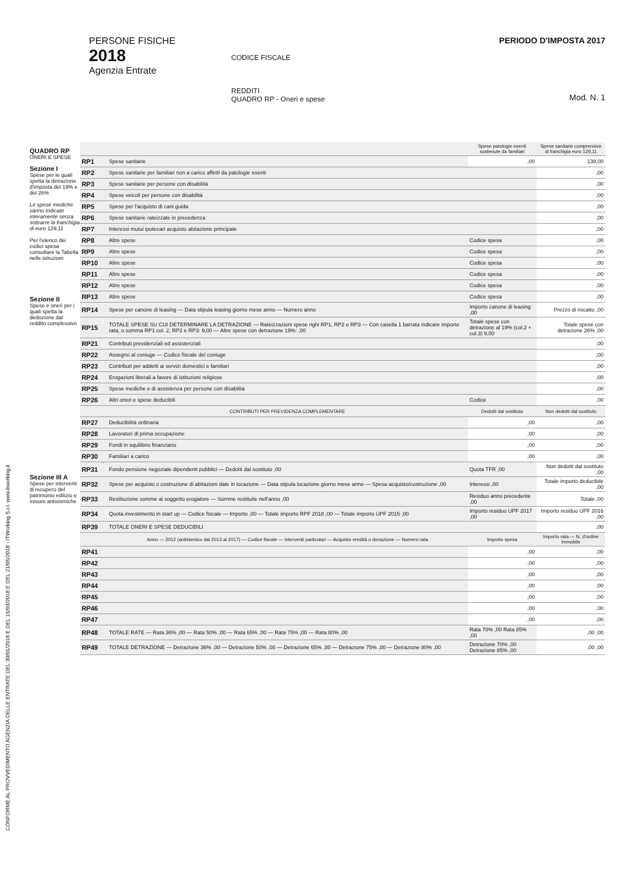PERSONE FISICHE
2018
Agenzia Entrate
CODICE FISCALE
REDDITI
QUADRO RP - Oneri e spese
PERIODO D'IMPOSTA 2017
Mod. N. 1
CONFORME AL PROVVEDIMENTO AGENZIA DELLE ENTRATE DEL 30/01/2018 E DEL 15/03/2018 E DEL 21/05/2018 - ITWorking S.r.l. www.itworking.it
QUADRO RP
ONERI E SPESE
Sezione I
Spese per le quali spetta la detrazione d'imposta del 19% e del 26%
Le spese mediche vanno indicate interamente senza sottrarre la franchigia di euro 129,11
Per l'elenco dei codici spesa consultare la Tabella nelle istruzioni
Sezione II
Spese e oneri per i quali spetta la deduzione dal reddito complessivo
Sezione III A
Spese per interventi di recupero del patrimonio edilizio e misure antisismiche
| | | Spese patologie esenti sostenute da familiari | Spese sanitarie comprensive di franchigia euro 129,11 |
| --- | --- | --- | --- |
| RP1 | Spese sanitarie | ,00 | 138,00 |
| RP2 | Spese sanitarie per familiari non a carico affetti da patologie esenti | | ,00 |
| RP3 | Spese sanitarie per persone con disabilità | | ,00 |
| RP4 | Spese veicoli per persone con disabilità | | ,00 |
| RP5 | Spese per l'acquisto di cani guida | | ,00 |
| RP6 | Spese sanitarie rateizzate in precedenza | | ,00 |
| RP7 | Interessi mutui ipotecari acquisto abitazione principale | | ,00 |
| RP8 | Altre spese | Codice spesa | ,00 |
| RP9 | Altre spese | Codice spesa | ,00 |
| RP10 | Altre spese | Codice spesa | ,00 |
| RP11 | Altre spese | Codice spesa | ,00 |
| RP12 | Altre spese | Codice spesa | ,00 |
| RP13 | Altre spese | Codice spesa | ,00 |
| RP14 | Spese per canone di leasing — Data stipula leasing giorno mese anno — Numero anno | Importo canone di leasing ,00 | Prezzo di riscatto ,00 |
| RP15 | TOTALE SPESE SU CUI DETERMINARE LA DETRAZIONE — Rateizzazioni spese righi RP1, RP2 e RP3 — Con casella 1 barrata indicare importo rata, o somma RP1 col. 2, RP2 e RP3: 9,00 — Altre spese con detrazione 19%: ,00 | Totale spese con detrazione al 19% (col.2 + col.3) 9,00 | Totale spese con detrazione 26% ,00 |
| RP21 | Contributi previdenziali ed assistenziali | | ,00 |
| RP22 | Assegno al coniuge — Codice fiscale del coniuge | | ,00 |
| RP23 | Contributi per addetti ai servizi domestici e familiari | | ,00 |
| RP24 | Erogazioni liberali a favore di istituzioni religiose | | ,00 |
| RP25 | Spese mediche e di assistenza per persone con disabilità | | ,00 |
| RP26 | Altri oneri e spese deducibili | Codice | ,00 |
| | CONTRIBUTI PER PREVIDENZA COMPLEMENTARE | Dedotti dal sostituto | Non dedotti dal sostituto |
| RP27 | Deducibilità ordinaria | ,00 | ,00 |
| RP28 | Lavoratori di prima occupazione | ,00 | ,00 |
| RP29 | Fondi in squilibrio finanziario | ,00 | ,00 |
| RP30 | Familiari a carico | ,00 | ,00 |
| RP31 | Fondo pensione negoziale dipendenti pubblici — Dedotti dal sostituto ,00 | Quota TFR ,00 | Non dedotti dal sostituto ,00 |
| RP32 | Spese per acquisto o costruzione di abitazioni date in locazione — Data stipula locazione giorno mese anno — Spesa acquisto/costruzione ,00 | Interessi ,00 | Totale importo deducibile ,00 |
| RP33 | Restituzione somme al soggetto erogatore — Somme restituite nell'anno ,00 | Residuo anno precedente ,00 | Totale ,00 |
| RP34 | Quota investimento in start up — Codice fiscale — Importo ,00 — Totale importo RPF 2018 ,00 — Totale importo UPF 2015 ,00 | Importo residuo UPF 2017 ,00 | Importo residuo UPF 2016 ,00 |
| RP39 | TOTALE ONERI E SPESE DEDUCIBILI | | ,00 |
| | Anno — 2012 (antisismico dal 2013 al 2017) — Codice fiscale — Interventi particolari — Acquisto eredità o donazione — Numero rata | Importo spesa | Importo rata — N. d'ordine immobile |
| RP41 | | ,00 | ,00 |
| RP42 | | ,00 | ,00 |
| RP43 | | ,00 | ,00 |
| RP44 | | ,00 | ,00 |
| RP45 | | ,00 | ,00 |
| RP46 | | ,00 | ,00 |
| RP47 | | ,00 | ,00 |
| RP48 | TOTALE RATE — Rata 36% ,00 — Rata 50% ,00 — Rata 65% ,00 — Rata 75% ,00 — Rata 80% ,00 | Rata 70% ,00 Rata 85% ,00 | ,00 ,00 |
| RP49 | TOTALE DETRAZIONE — Detrazione 36% ,00 — Detrazione 50% ,00 — Detrazione 65% ,00 — Detrazione 75% ,00 — Detrazione 80% ,00 | Detrazione 70% ,00 Detrazione 85% ,00 | ,00 ,00 |